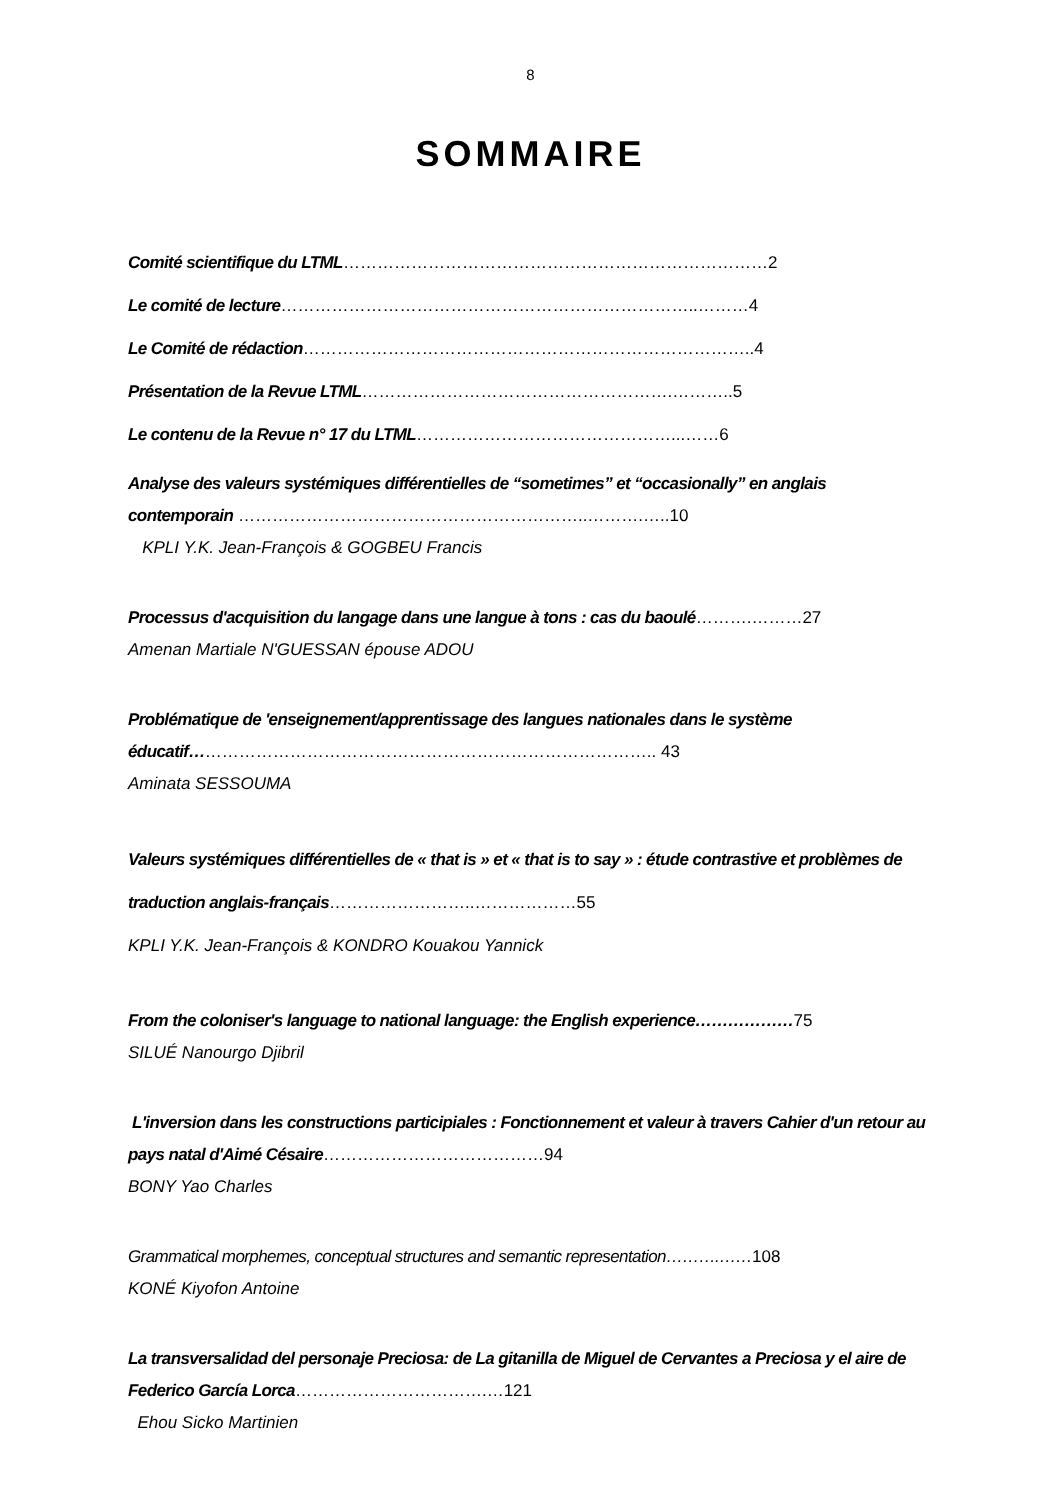8
SOMMAIRE
Comité scientifique du LTML…………………………………………………………………2
Le comité de lecture………………………………………………………………..………4
Le Comité de rédaction……………………………………………………………………..4
Présentation de la Revue LTML……………………………………………….………..5
Le contenu de la Revue n° 17 du LTML………………………………………...……6
Analyse des valeurs systémiques différentielles de “sometimes” et “occasionally” en anglais contemporain ……………………………………………………..……….…..10
KPLI Y.K. Jean-François & GOGBEU Francis
Processus d'acquisition du langage dans une langue à tons : cas du baoulé……….………27
Amenan Martiale N'GUESSAN épouse ADOU
Problématique de 'enseignement/apprentissage des langues nationales dans le système éducatif……………………………………………………………………….. 43
Aminata SESSOUMA
Valeurs systémiques différentielles de « that is » et « that is to say » : étude contrastive et problèmes de traduction anglais-français……………………..………………55
KPLI Y.K. Jean-François & KONDRO Kouakou Yannick
From the coloniser's language to national language: the English experience………………75
SILUÉ Nanourgo Djibril
L'inversion dans les constructions participiales : Fonctionnement et valeur à travers Cahier d'un retour au pays natal d'Aimé Césaire…………………………………94
BONY Yao Charles
Grammatical morphemes, conceptual structures and semantic representation……….……108
KONÉ Kiyofon Antoine
La transversalidad del personaje Preciosa: de La gitanilla de Miguel de Cervantes a Preciosa y el aire de Federico García Lorca…………………………….…121
Ehou Sicko Martinien